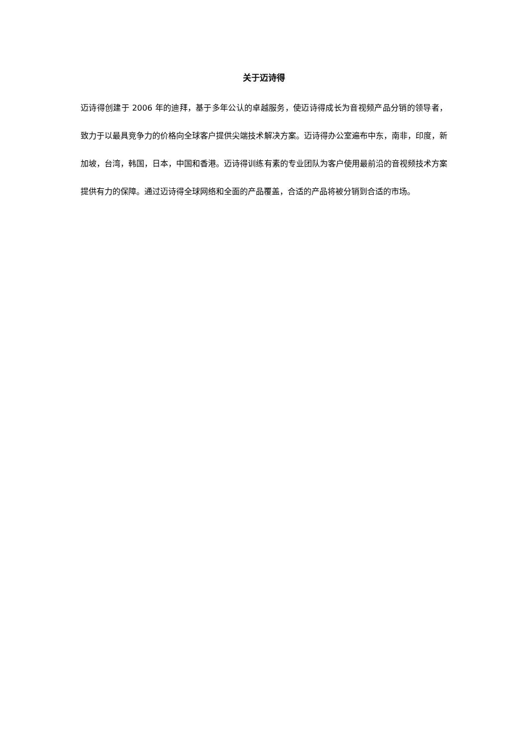关于迈诗得
迈诗得创建于 2006 年的迪拜，基于多年公认的卓越服务，使迈诗得成长为音视频产品分销的领导者，致力于以最具竞争力的价格向全球客户提供尖端技术解决方案。迈诗得办公室遍布中东，南非，印度，新加坡，台湾，韩国，日本，中国和香港。迈诗得训练有素的专业团队为客户使用最前沿的音视频技术方案提供有力的保障。通过迈诗得全球网络和全面的产品覆盖，合适的产品将被分销到合适的市场。